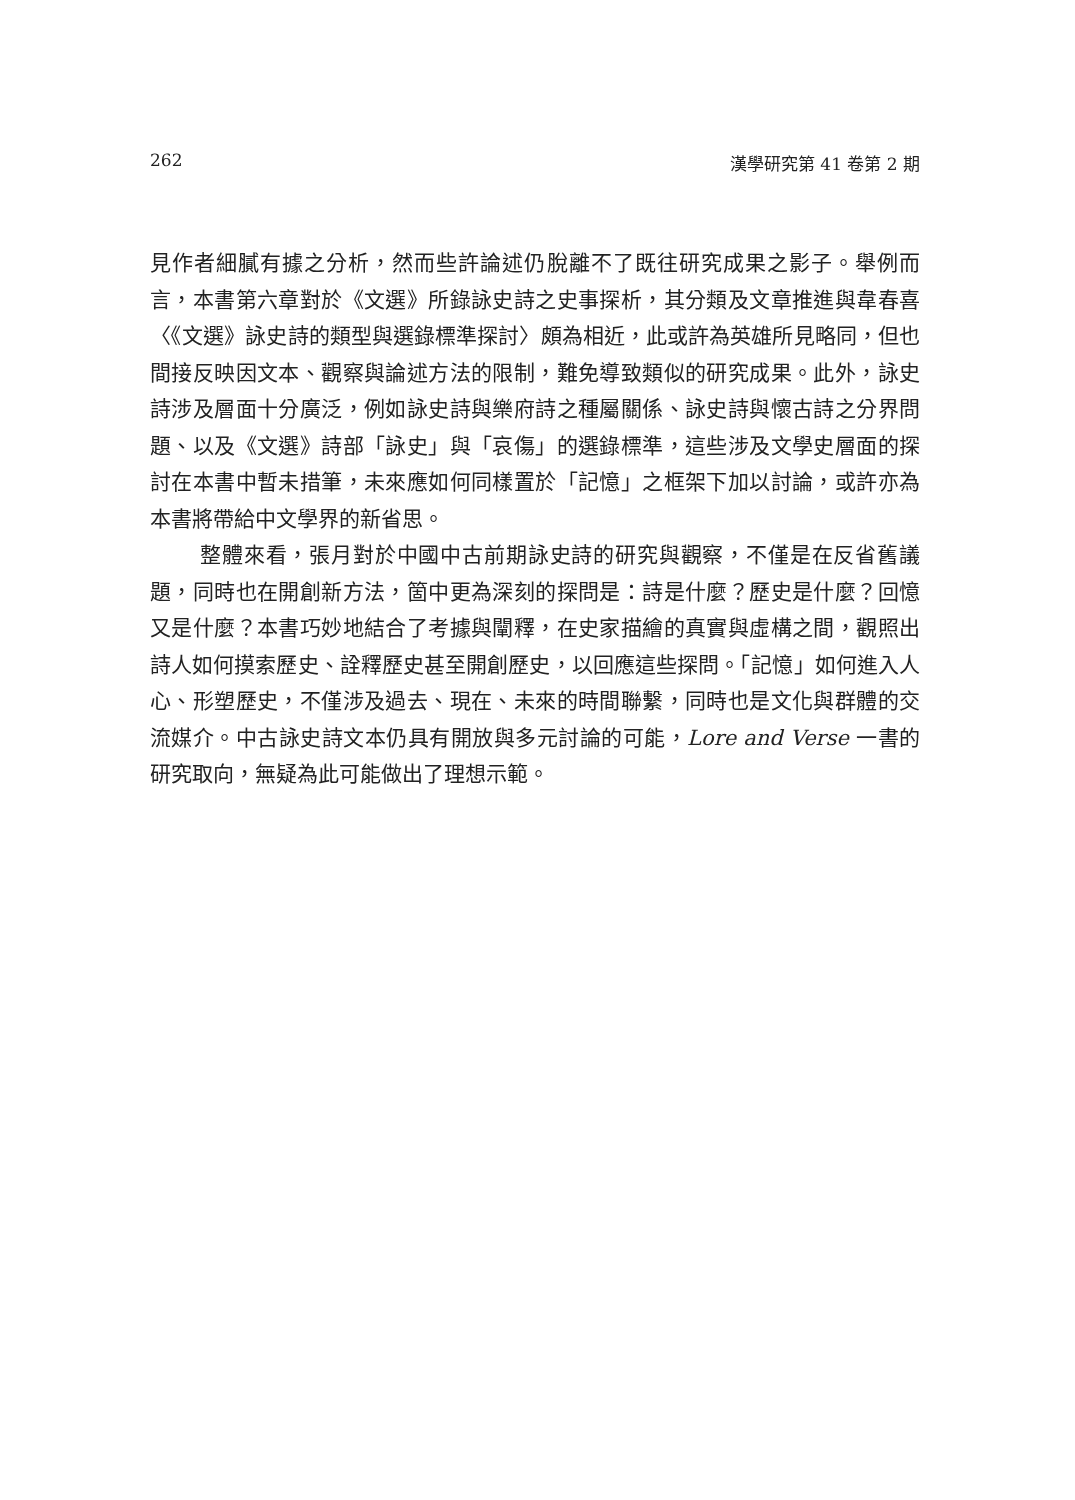262 漢學研究第 41 卷第 2 期
見作者細膩有據之分析，然而些許論述仍脫離不了既往研究成果之影子。舉例而言，本書第六章對於《文選》所錄詠史詩之史事探析，其分類及文章推進與韋春喜〈《文選》詠史詩的類型與選錄標準探討〉頗為相近，此或許為英雄所見略同，但也間接反映因文本、觀察與論述方法的限制，難免導致類似的研究成果。此外，詠史詩涉及層面十分廣泛，例如詠史詩與樂府詩之種屬關係、詠史詩與懷古詩之分界問題、以及《文選》詩部「詠史」與「哀傷」的選錄標準，這些涉及文學史層面的探討在本書中暫未措筆，未來應如何同樣置於「記憶」之框架下加以討論，或許亦為本書將帶給中文學界的新省思。
整體來看，張月對於中國中古前期詠史詩的研究與觀察，不僅是在反省舊議題，同時也在開創新方法，箇中更為深刻的探問是：詩是什麼？歷史是什麼？回憶又是什麼？本書巧妙地結合了考據與闡釋，在史家描繪的真實與虛構之間，觀照出詩人如何摸索歷史、詮釋歷史甚至開創歷史，以回應這些探問。「記憶」如何進入人心、形塑歷史，不僅涉及過去、現在、未來的時間聯繫，同時也是文化與群體的交流媒介。中古詠史詩文本仍具有開放與多元討論的可能，Lore and Verse 一書的研究取向，無疑為此可能做出了理想示範。